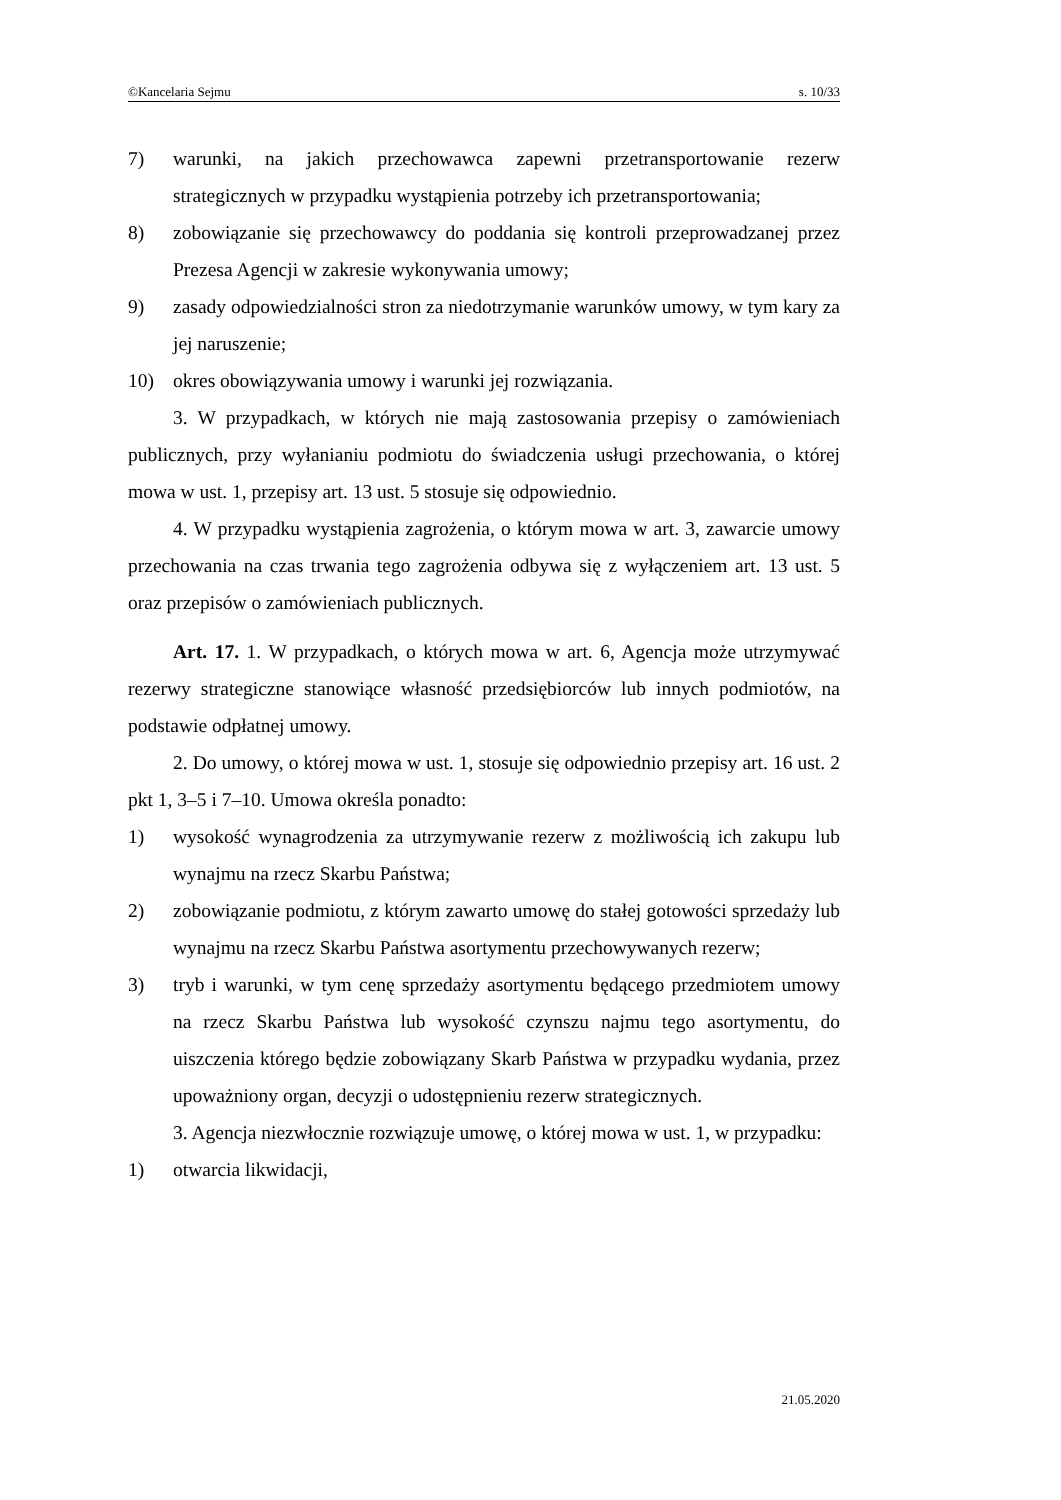©Kancelaria Sejmu s. 10/33
7) warunki, na jakich przechowawca zapewni przetransportowanie rezerw strategicznych w przypadku wystąpienia potrzeby ich przetransportowania;
8) zobowiązanie się przechowawcy do poddania się kontroli przeprowadzanej przez Prezesa Agencji w zakresie wykonywania umowy;
9) zasady odpowiedzialności stron za niedotrzymanie warunków umowy, w tym kary za jej naruszenie;
10) okres obowiązywania umowy i warunki jej rozwiązania.
3. W przypadkach, w których nie mają zastosowania przepisy o zamówieniach publicznych, przy wyłanianiu podmiotu do świadczenia usługi przechowania, o której mowa w ust. 1, przepisy art. 13 ust. 5 stosuje się odpowiednio.
4. W przypadku wystąpienia zagrożenia, o którym mowa w art. 3, zawarcie umowy przechowania na czas trwania tego zagrożenia odbywa się z wyłączeniem art. 13 ust. 5 oraz przepisów o zamówieniach publicznych.
Art. 17. 1. W przypadkach, o których mowa w art. 6, Agencja może utrzymywać rezerwy strategiczne stanowiące własność przedsiębiorców lub innych podmiotów, na podstawie odpłatnej umowy.
2. Do umowy, o której mowa w ust. 1, stosuje się odpowiednio przepisy art. 16 ust. 2 pkt 1, 3–5 i 7–10. Umowa określa ponadto:
1) wysokość wynagrodzenia za utrzymywanie rezerw z możliwością ich zakupu lub wynajmu na rzecz Skarbu Państwa;
2) zobowiązanie podmiotu, z którym zawarto umowę do stałej gotowości sprzedaży lub wynajmu na rzecz Skarbu Państwa asortymentu przechowywanych rezerw;
3) tryb i warunki, w tym cenę sprzedaży asortymentu będącego przedmiotem umowy na rzecz Skarbu Państwa lub wysokość czynszu najmu tego asortymentu, do uiszczenia którego będzie zobowiązany Skarb Państwa w przypadku wydania, przez upoważniony organ, decyzji o udostępnieniu rezerw strategicznych.
3. Agencja niezwłocznie rozwiązuje umowę, o której mowa w ust. 1, w przypadku:
1) otwarcia likwidacji,
21.05.2020